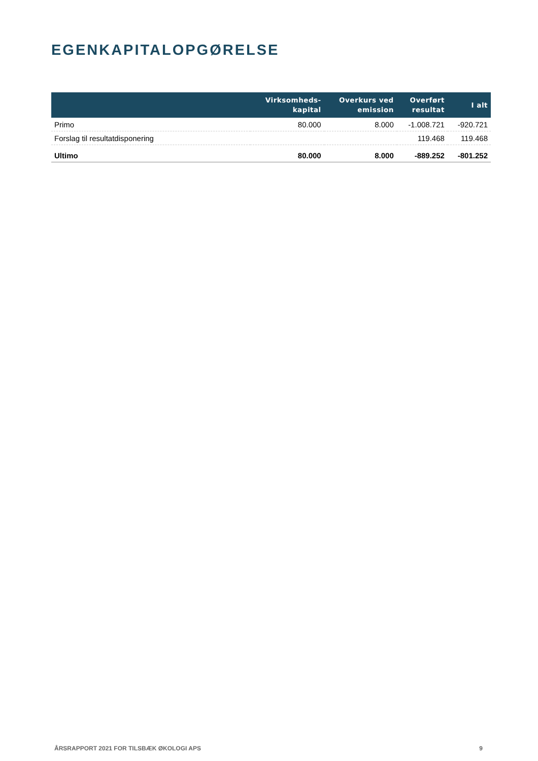EGENKAPITALOPGØRELSE
| | Virksomheds- kapital | Overkurs ved emission | Overført resultat | I alt |
| --- | --- | --- | --- | --- |
| Primo | 80.000 | 8.000 | -1.008.721 | -920.721 |
| Forslag til resultatdisponering | | | 119.468 | 119.468 |
| Ultimo | 80.000 | 8.000 | -889.252 | -801.252 |
ÅRSRAPPORT 2021 FOR TILSBÆK ØKOLOGI APS 9